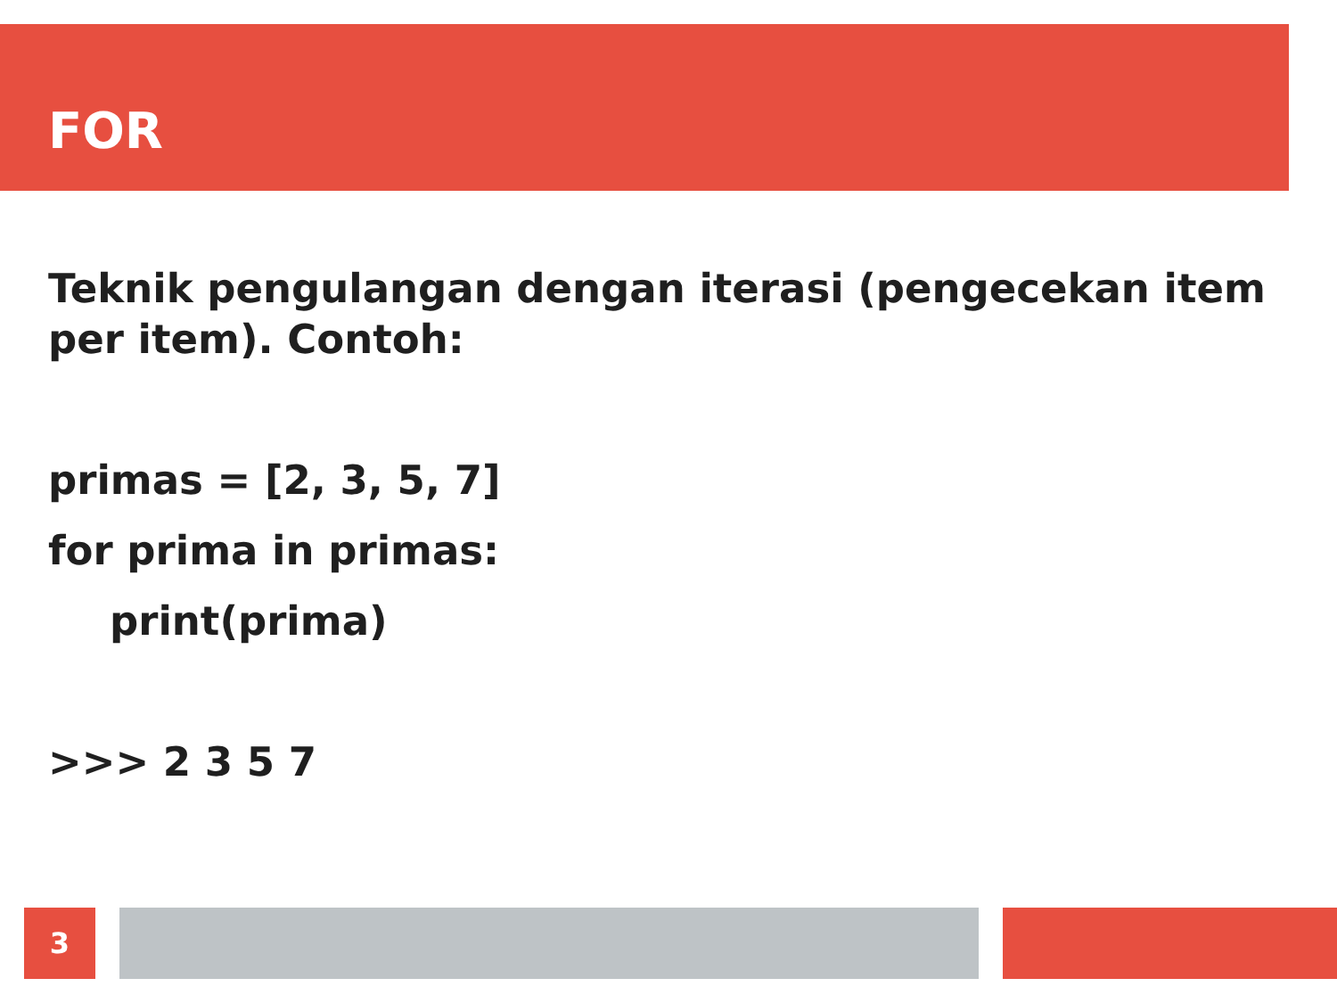FOR
Teknik pengulangan dengan iterasi (pengecekan item per item). Contoh:
primas = [2, 3, 5, 7]
for prima in primas:
print(prima)
>>> 2 3 5 7
3